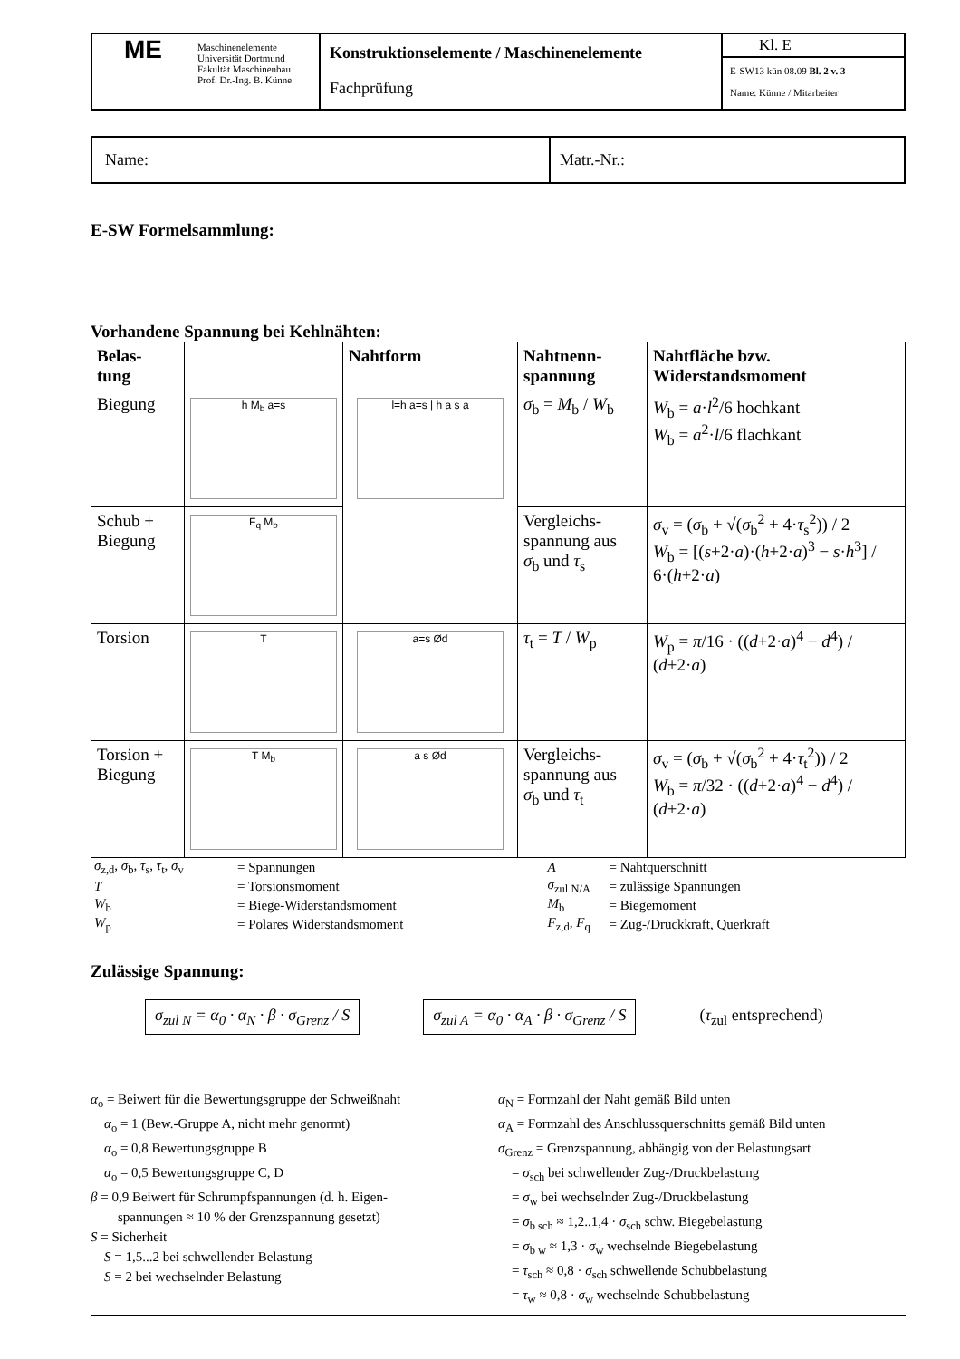| ME | Maschinenelemente Universität Dortmund Fakultät Maschinenbau Prof. Dr.-Ing. B. Künne | Konstruktionselemente / Maschinenelemente Fachprüfung | Kl. E E-SW13 kün 08.09 Bl. 2 v. 3 Name: Künne / Mitarbeiter |
| Name: | Matr.-Nr.: |
E-SW Formelsammlung:
Vorhandene Spannung bei Kehlnähten:
| Belas- tung | | Nahtform | Nahtnenn- spannung | Nahtfläche bzw. Widerstandsmoment |
| --- | --- | --- | --- | --- |
| Biegung | h M<sub>b</sub> a=s | l=h a=s / h a s a | σ<sub>b</sub> = M<sub>b</sub> / W<sub>b</sub> | W<sub>b</sub> = a · l<sup>2</sup>/6 hochkant W<sub>b</sub> = a<sup>2</sup>· l /6 flachkant |
| Schub + Biegung | F<sub>q</sub> M<sub>b</sub> | | Vergleichs- spannung aus σ<sub>b</sub> und τ<sub>s</sub> | σ<sub>v</sub> = ( σ<sub>b</sub> + √( σ<sub>b</sub><sup>2</sup> + 4· τ<sub>s</sub><sup>2</sup>)) / 2 W<sub>b</sub> = [( s +2· a )·( h +2· a )<sup>3</sup> − s · h<sup>3</sup>] / 6·( h +2· a ) |
| Torsion | T | a=s Ød | τ<sub>t</sub> = T / W<sub>p</sub> | W<sub>p</sub> = π /16 · (( d +2· a )<sup>4</sup> − d<sup>4</sup>) / ( d +2· a ) |
| Torsion + Biegung | T M<sub>b</sub> | a s Ød | Vergleichs- spannung aus σ<sub>b</sub> und τ<sub>t</sub> | σ<sub>v</sub> = ( σ<sub>b</sub> + √( σ<sub>b</sub><sup>2</sup> + 4· τ<sub>t</sub><sup>2</sup>)) / 2 W<sub>b</sub> = π /32 · (( d +2· a )<sup>4</sup> − d<sup>4</sup>) / ( d +2· a ) |
| σ<sub>z,d</sub>, σ<sub>b</sub>, τ<sub>s</sub>, τ<sub>t</sub>, σ<sub>v</sub> | = Spannungen | A | = Nahtquerschnitt |
| T | = Torsionsmoment | σ<sub>zul N/A</sub> | = zulässige Spannungen |
| W<sub>b</sub> | = Biege-Widerstandsmoment | M<sub>b</sub> | = Biegemoment |
| W<sub>p</sub> | = Polares Widerstandsmoment | F<sub>z,d</sub>, F<sub>q</sub> | = Zug-/Druckkraft, Querkraft |
Zulässige Spannung:
σ<sub>zul N</sub> = α<sub>0</sub> · α<sub>N</sub> · β · σ<sub>Grenz</sub> / S σ<sub>zul A</sub> = α<sub>0</sub> · α<sub>A</sub> · β · σ<sub>Grenz</sub> / S (τ<sub>zul</sub> entsprechend)
α<sub>o</sub> = Beiwert für die Bewertungsgruppe der Schweißnaht
α<sub>o</sub> = 1 (Bew.-Gruppe A, nicht mehr genormt)
α<sub>o</sub> = 0,8 Bewertungsgruppe B
α<sub>o</sub> = 0,5 Bewertungsgruppe C, D
β = 0,9 Beiwert für Schrumpfspannungen (d. h. Eigen-
spannungen ≈ 10 % der Grenzspannung gesetzt)
S = Sicherheit
S = 1,5...2 bei schwellender Belastung
S = 2 bei wechselnder Belastung
α<sub>N</sub> = Formzahl der Naht gemäß Bild unten
α<sub>A</sub> = Formzahl des Anschlussquerschnitts gemäß Bild unten
σ<sub>Grenz</sub> = Grenzspannung, abhängig von der Belastungsart
= σ<sub>sch</sub> bei schwellender Zug-/Druckbelastung
= σ<sub>w</sub> bei wechselnder Zug-/Druckbelastung
= σ<sub>b sch</sub> ≈ 1,2..1,4 · σ<sub>sch</sub> schw. Biegebelastung
= σ<sub>b w</sub> ≈ 1,3 · σ<sub>w</sub> wechselnde Biegebelastung
= τ<sub>sch</sub> ≈ 0,8 · σ<sub>sch</sub> schwellende Schubbelastung
= τ<sub>w</sub> ≈ 0,8 · σ<sub>w</sub> wechselnde Schubbelastung